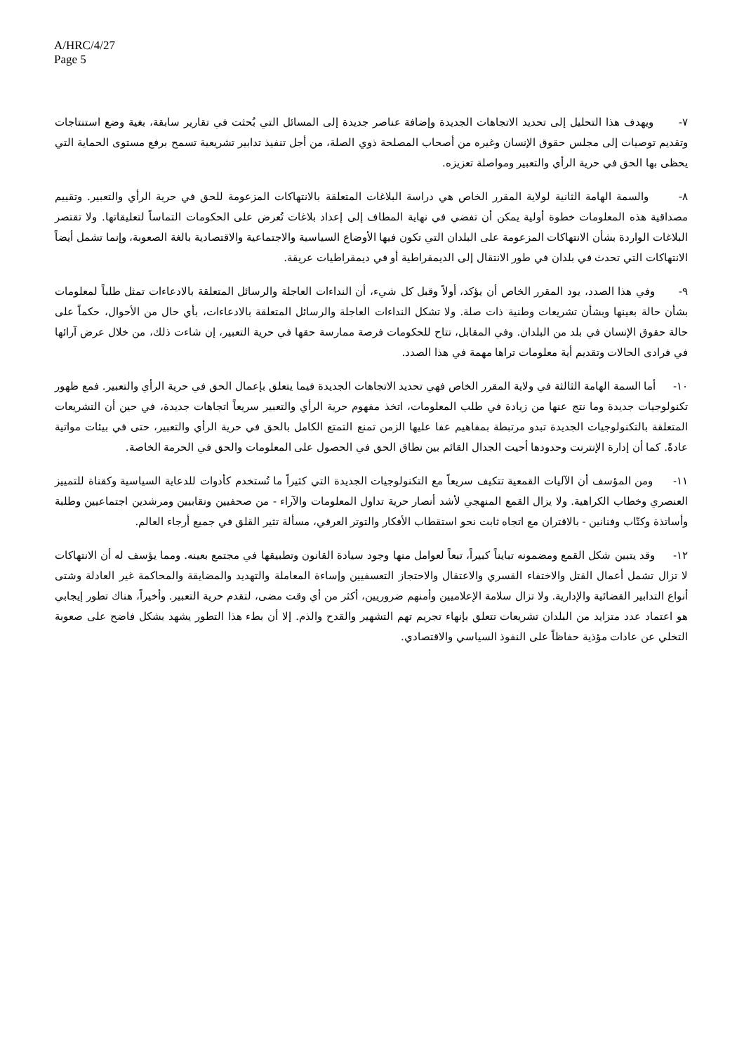A/HRC/4/27
Page 5
٧- ويهدف هذا التحليل إلى تحديد الاتجاهات الجديدة وإضافة عناصر جديدة إلى المسائل التي بُحثت في تقارير سابقة، بغية وضع استنتاجات وتقديم توصيات إلى مجلس حقوق الإنسان وغيره من أصحاب المصلحة ذوي الصلة، من أجل تنفيذ تدابير تشريعية تسمح برفع مستوى الحماية التي يحظى بها الحق في حرية الرأي والتعبير ومواصلة تعزيزه.
٨- والسمة الهامة الثانية لولاية المقرر الخاص هي دراسة البلاغات المتعلقة بالانتهاكات المزعومة للحق في حرية الرأي والتعبير. وتقييم مصداقية هذه المعلومات خطوة أولية يمكن أن تفضي في نهاية المطاف إلى إعداد بلاغات تُعرض على الحكومات التماساً لتعليقاتها. ولا تقتصر البلاغات الواردة بشأن الانتهاكات المزعومة على البلدان التي تكون فيها الأوضاع السياسية والاجتماعية والاقتصادية بالغة الصعوبة، وإنما تشمل أيضاً الانتهاكات التي تحدث في بلدان في طور الانتقال إلى الديمقراطية أو في ديمقراطيات عريقة.
٩- وفي هذا الصدد، يود المقرر الخاص أن يؤكد، أولاً وقبل كل شيء، أن النداءات العاجلة والرسائل المتعلقة بالادعاءات تمثل طلباً لمعلومات بشأن حالة بعينها وبشأن تشريعات وطنية ذات صلة. ولا تشكل النداءات العاجلة والرسائل المتعلقة بالادعاءات، بأي حال من الأحوال، حكماً على حالة حقوق الإنسان في بلد من البلدان. وفي المقابل، تتاح للحكومات فرصة ممارسة حقها في حرية التعبير، إن شاءت ذلك، من خلال عرض آرائها في فرادى الحالات وتقديم أية معلومات تراها مهمة في هذا الصدد.
١٠- أما السمة الهامة الثالثة في ولاية المقرر الخاص فهي تحديد الاتجاهات الجديدة فيما يتعلق بإعمال الحق في حرية الرأي والتعبير. فمع ظهور تكنولوجيات جديدة وما نتج عنها من زيادة في طلب المعلومات، اتخذ مفهوم حرية الرأي والتعبير سريعاً اتجاهات جديدة، في حين أن التشريعات المتعلقة بالتكنولوجيات الجديدة تبدو مرتبطة بمفاهيم عفا عليها الزمن تمنع التمتع الكامل بالحق في حرية الرأي والتعبير، حتى في بيئات مواتية عادةً. كما أن إدارة الإنترنت وحدودها أحيت الجدال القائم بين نطاق الحق في الحصول على المعلومات والحق في الحرمة الخاصة.
١١- ومن المؤسف أن الآليات القمعية تتكيف سريعاً مع التكنولوجيات الجديدة التي كثيراً ما تُستخدم كأدوات للدعاية السياسية وكقناة للتمييز العنصري وخطاب الكراهية. ولا يزال القمع المنهجي لأشد أنصار حرية تداول المعلومات والآراء - من صحفيين ونقابيين ومرشدين اجتماعيين وطلبة وأساتذة وكتّاب وفنانين - بالاقتران مع اتجاه ثابت نحو استقطاب الأفكار والتوتر العرقي، مسألة تثير القلق في جميع أرجاء العالم.
١٢- وقد يتبين شكل القمع ومضمونه تبايناً كبيراً، تبعاً لعوامل منها وجود سيادة القانون وتطبيقها في مجتمع بعينه. ومما يؤسف له أن الانتهاكات لا تزال تشمل أعمال القتل والاختفاء القسري والاعتقال والاحتجاز التعسفيين وإساءة المعاملة والتهديد والمضايقة والمحاكمة غير العادلة وشتى أنواع التدابير القضائية والإدارية. ولا تزال سلامة الإعلاميين وأمنهم ضروريين، أكثر من أي وقت مضى، لتقدم حرية التعبير. وأخيراً، هناك تطور إيجابي هو اعتماد عدد متزايد من البلدان تشريعات تتعلق بإنهاء تجريم تهم التشهير والقدح والذم. إلا أن بطء هذا التطور يشهد بشكل فاضح على صعوبة التخلي عن عادات مؤذية حفاظاً على النفوذ السياسي والاقتصادي.